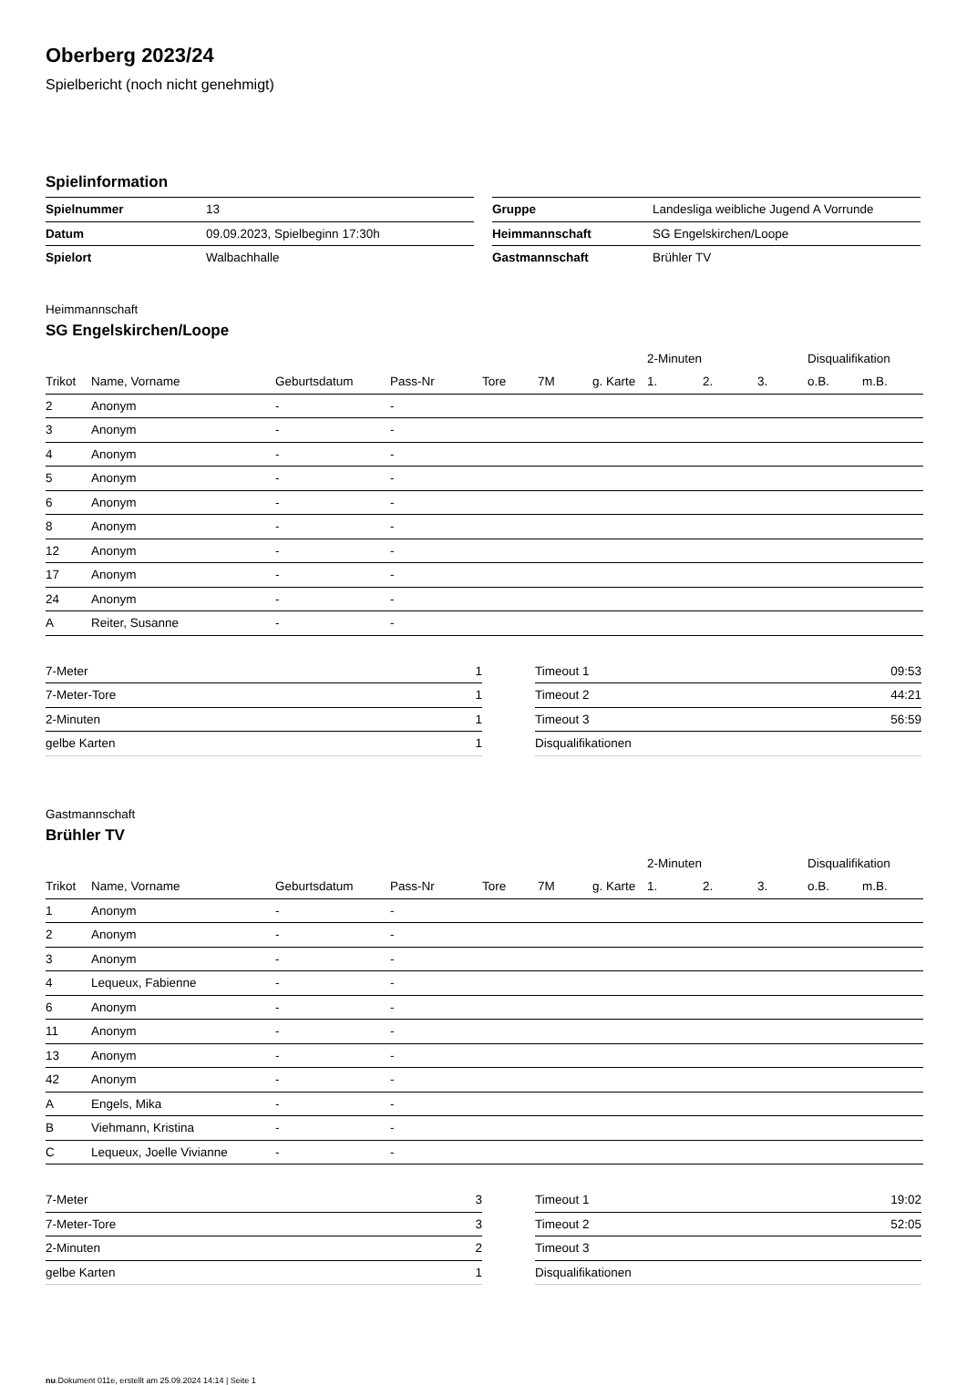Oberberg 2023/24
Spielbericht (noch nicht genehmigt)
Spielinformation
| Spielnummer | 13 |
| Datum | 09.09.2023, Spielbeginn 17:30h |
| Spielort | Walbachhalle |
| Gruppe | Landesliga weibliche Jugend A Vorrunde |
| Heimmannschaft | SG Engelskirchen/Loope |
| Gastmannschaft | Brühler TV |
Heimmannschaft
SG Engelskirchen/Loope
| | | | | | | | 2-Minuten | | | Disqualifikation | |
| --- | --- | --- | --- | --- | --- | --- | --- | --- | --- | --- | --- |
| Trikot | Name, Vorname | Geburtsdatum | Pass-Nr | Tore | 7M | g. Karte | 1. | 2. | 3. | o.B. | m.B. |
| 2 | Anonym | - | - | | | | | | | | |
| 3 | Anonym | - | - | | | | | | | | |
| 4 | Anonym | - | - | | | | | | | | |
| 5 | Anonym | - | - | | | | | | | | |
| 6 | Anonym | - | - | | | | | | | | |
| 8 | Anonym | - | - | | | | | | | | |
| 12 | Anonym | - | - | | | | | | | | |
| 17 | Anonym | - | - | | | | | | | | |
| 24 | Anonym | - | - | | | | | | | | |
| A | Reiter, Susanne | - | - | | | | | | | | |
| 7-Meter | 1 |
| 7-Meter-Tore | 1 |
| 2-Minuten | 1 |
| gelbe Karten | 1 |
| Timeout 1 | 09:53 |
| Timeout 2 | 44:21 |
| Timeout 3 | 56:59 |
| Disqualifikationen | |
Gastmannschaft
Brühler TV
| | | | | | | | 2-Minuten | | | Disqualifikation | |
| --- | --- | --- | --- | --- | --- | --- | --- | --- | --- | --- | --- |
| Trikot | Name, Vorname | Geburtsdatum | Pass-Nr | Tore | 7M | g. Karte | 1. | 2. | 3. | o.B. | m.B. |
| 1 | Anonym | - | - | | | | | | | | |
| 2 | Anonym | - | - | | | | | | | | |
| 3 | Anonym | - | - | | | | | | | | |
| 4 | Lequeux, Fabienne | - | - | | | | | | | | |
| 6 | Anonym | - | - | | | | | | | | |
| 11 | Anonym | - | - | | | | | | | | |
| 13 | Anonym | - | - | | | | | | | | |
| 42 | Anonym | - | - | | | | | | | | |
| A | Engels, Mika | - | - | | | | | | | | |
| B | Viehmann, Kristina | - | - | | | | | | | | |
| C | Lequeux, Joelle Vivianne | - | - | | | | | | | | |
| 7-Meter | 3 |
| 7-Meter-Tore | 3 |
| 2-Minuten | 2 |
| gelbe Karten | 1 |
| Timeout 1 | 19:02 |
| Timeout 2 | 52:05 |
| Timeout 3 | |
| Disqualifikationen | |
nu.Dokument 011e, erstellt am 25.09.2024 14:14 | Seite 1